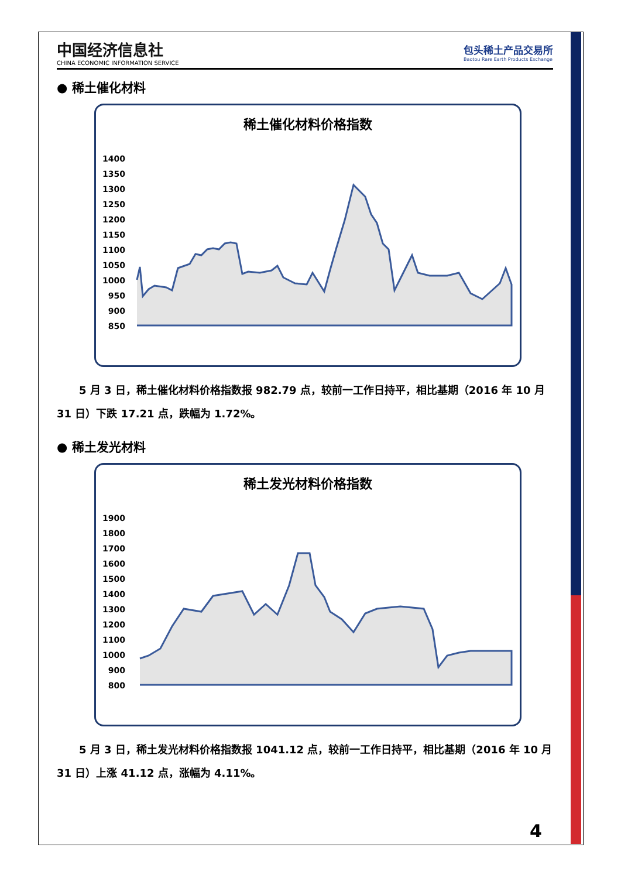中国经济信息社
CHINA ECONOMIC INFORMATION SERVICE
包头稀土产品交易所
Baotou Rare Earth Products Exchange
● 稀土催化材料
稀土催化材料价格指数
1400
1350
1300
1250
1200
1150
1100
1050
1000
950
900
850
5 月 3 日，稀土催化材料价格指数报 982.79 点，较前一工作日持平，相比基期（2016 年 10 月 31 日）下跌 17.21 点，跌幅为 1.72%。
● 稀土发光材料
稀土发光材料价格指数
1900
1800
1700
1600
1500
1400
1300
1200
1100
1000
900
800
5 月 3 日，稀土发光材料价格指数报 1041.12 点，较前一工作日持平，相比基期（2016 年 10 月 31 日）上涨 41.12 点，涨幅为 4.11%。
4